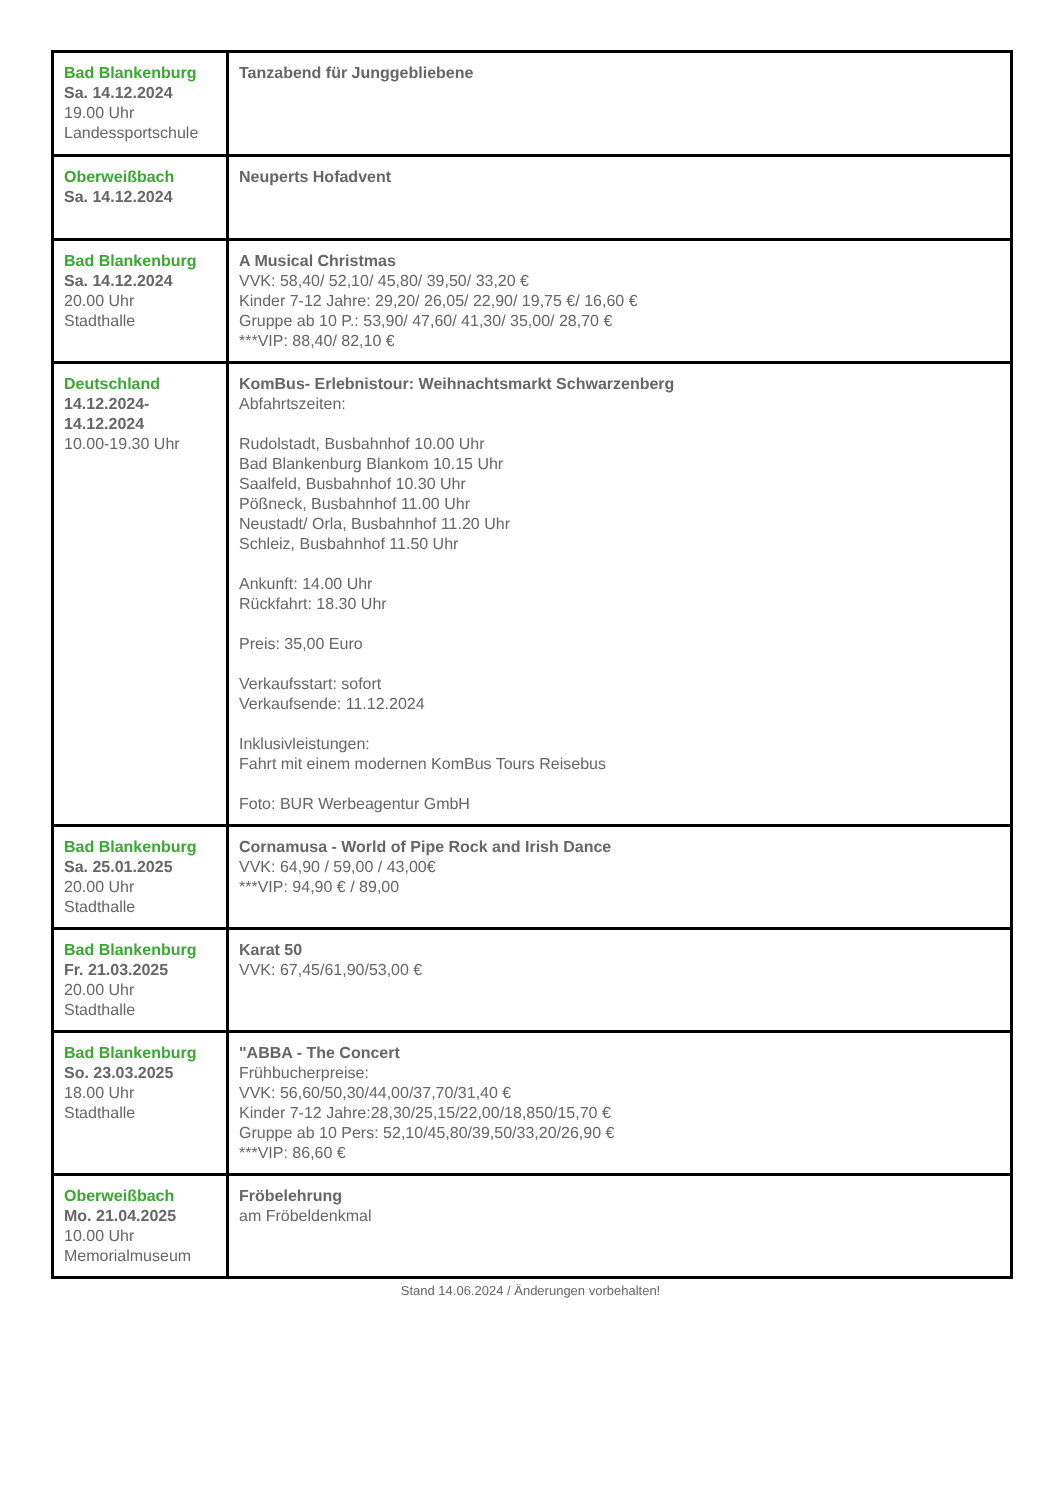| Bad Blankenburg Sa. 14.12.2024 19.00 Uhr Landessportschule | Tanzabend für Junggebliebene |
| Oberweißbach Sa. 14.12.2024 | Neuperts Hofadvent |
| Bad Blankenburg Sa. 14.12.2024 20.00 Uhr Stadthalle | A Musical Christmas VVK: 58,40/ 52,10/ 45,80/ 39,50/ 33,20 € Kinder 7-12 Jahre: 29,20/ 26,05/ 22,90/ 19,75 €/ 16,60 € Gruppe ab 10 P.: 53,90/ 47,60/ 41,30/ 35,00/ 28,70 € ***VIP: 88,40/ 82,10 € |
| Deutschland 14.12.2024- 14.12.2024 10.00-19.30 Uhr | KomBus- Erlebnistour: Weihnachtsmarkt Schwarzenberg Abfahrtszeiten: Rudolstadt, Busbahnhof 10.00 Uhr Bad Blankenburg Blankom 10.15 Uhr Saalfeld, Busbahnhof 10.30 Uhr Pößneck, Busbahnhof 11.00 Uhr Neustadt/ Orla, Busbahnhof 11.20 Uhr Schleiz, Busbahnhof 11.50 Uhr Ankunft: 14.00 Uhr Rückfahrt: 18.30 Uhr Preis: 35,00 Euro Verkaufsstart: sofort Verkaufsende: 11.12.2024 Inklusivleistungen: Fahrt mit einem modernen KomBus Tours Reisebus Foto: BUR Werbeagentur GmbH |
| Bad Blankenburg Sa. 25.01.2025 20.00 Uhr Stadthalle | Cornamusa - World of Pipe Rock and Irish Dance VVK: 64,90 / 59,00 / 43,00€ ***VIP: 94,90 € / 89,00 |
| Bad Blankenburg Fr. 21.03.2025 20.00 Uhr Stadthalle | Karat 50 VVK: 67,45/61,90/53,00 € |
| Bad Blankenburg So. 23.03.2025 18.00 Uhr Stadthalle | "ABBA - The Concert Frühbucherpreise: VVK: 56,60/50,30/44,00/37,70/31,40 € Kinder 7-12 Jahre:28,30/25,15/22,00/18,850/15,70 € Gruppe ab 10 Pers: 52,10/45,80/39,50/33,20/26,90 € ***VIP: 86,60 € |
| Oberweißbach Mo. 21.04.2025 10.00 Uhr Memorialmuseum | Fröbelehrung am Fröbeldenkmal |
Stand 14.06.2024 / Änderungen vorbehalten!